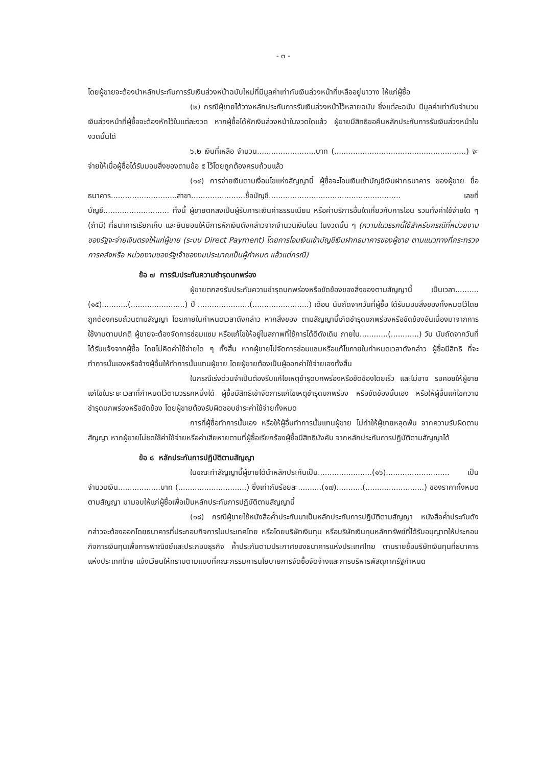- ๓ -
โดยผู้ขายจะต้องนำหลักประกันการรับเงินล่วงหน้าฉบับใหม่ที่มีมูลค่าเท่ากับเงินล่วงหน้าที่เหลืออยู่มาวาง ให้แก่ผู้ซื้อ
(๒) กรณีผู้ขายได้วางหลักประกันการรับเงินล่วงหน้าไว้หลายฉบับ ซึ่งแต่ละฉบับ มีมูลค่าเท่ากับจำนวนเงินล่วงหน้าที่ผู้ซื้อจะต้องหักไว้ในแต่ละงวด หากผู้ซื้อได้หักเงินล่วงหน้าในงวดใดแล้ว ผู้ขายมีสิทธิขอคืนหลักประกันการรับเงินล่วงหน้าในงวดนั้นได้
๖.๒ เงินที่เหลือ จำนวน.........................บาท (........................................................) จะจ่ายให้เมื่อผู้ซื้อได้รับมอบสิ่งของตามข้อ ๕ ไว้โดยถูกต้องครบถ้วนแล้ว
(๑๔) การจ่ายเงินตามเงื่อนไขแห่งสัญญานี้ ผู้ซื้อจะโอนเงินเข้าบัญชีเงินฝากธนาคาร ของผู้ขาย ชื่อธนาคาร............................สาขา.......................ชื่อบัญชี........................................................ เลขที่บัญชี............................ ทั้งนี้ ผู้ขายตกลงเป็นผู้รับภาระเงินค่าธรรมเนียม หรือค่าบริการอื่นใดเกี่ยวกับการโอน รวมทั้งค่าใช้จ่ายใด ๆ (ถ้ามี) ที่ธนาคารเรียกเก็บ และยินยอมให้มีการหักเงินดังกล่าวจากจำนวนเงินโอน ในงวดนั้น ๆ (ความในวรรคนี้ใช้สำหรับกรณีที่หน่วยงานของรัฐจะจ่ายเงินตรงให้แก่ผู้ขาย (ระบบ Direct Payment) โดยการโอนเงินเข้าบัญชีเงินฝากธนาคารของผู้ขาย ตามแนวทางที่กระทรวงการคลังหรือ หน่วยงานของรัฐเจ้าของงบประมาณเป็นผู้กำหนด แล้วแต่กรณี)
ข้อ ๗ การรับประกันความชำรุดบกพร่อง
ผู้ขายตกลงรับประกันความชำรุดบกพร่องหรือขัดข้องของสิ่งของตามสัญญานี้ เป็นเวลา..........(๑๕)...........(.......................) ปี ......................(........................) เดือน นับถัดจากวันที่ผู้ซื้อ ได้รับมอบสิ่งของทั้งหมดไว้โดยถูกต้องครบถ้วนตามสัญญา โดยภายในกำหนดเวลาดังกล่าว หากสิ่งของ ตามสัญญานี้เกิดชำรุดบกพร่องหรือขัดข้องอันเนื่องมาจากการใช้งานตามปกติ ผู้ขายจะต้องจัดการซ่อมแซม หรือแก้ไขให้อยู่ในสภาพที่ใช้การได้ดีดังเดิม ภายใน............(............) วัน นับถัดจากวันที่ได้รับแจ้งจากผู้ซื้อ โดยไม่คิดค่าใช้จ่ายใด ๆ ทั้งสิ้น หากผู้ขายไม่จัดการซ่อมแซมหรือแก้ไขภายในกำหนดเวลาดังกล่าว ผู้ซื้อมีสิทธิ ที่จะทำการนั้นเองหรือจ้างผู้อื่นให้ทำการนั้นแทนผู้ขาย โดยผู้ขายต้องเป็นผู้ออกค่าใช้จ่ายเองทั้งสิ้น
ในกรณีเร่งด่วนจำเป็นต้องรีบแก้ไขเหตุชำรุดบกพร่องหรือขัดข้องโดยเร็ว และไม่อาจ รอคอยให้ผู้ขายแก้ไขในระยะเวลาที่กำหนดไว้ตามวรรคหนึ่งได้ ผู้ซื้อมีสิทธิเข้าจัดการแก้ไขเหตุชำรุดบกพร่อง หรือขัดข้องนั้นเอง หรือให้ผู้อื่นแก้ไขความชำรุดบกพร่องหรือขัดข้อง โดยผู้ขายต้องรับผิดชอบชำระค่าใช้จ่ายทั้งหมด
การที่ผู้ซื้อทำการนั้นเอง หรือให้ผู้อื่นทำการนั้นแทนผู้ขาย ไม่ทำให้ผู้ขายหลุดพ้น จากความรับผิดตามสัญญา หากผู้ขายไม่ชดใช้ค่าใช้จ่ายหรือค่าเสียหายตามที่ผู้ซื้อเรียกร้องผู้ซื้อมีสิทธิบังคับ จากหลักประกันการปฏิบัติตามสัญญาได้
ข้อ ๘ หลักประกันการปฏิบัติตามสัญญา
ในขณะทำสัญญานี้ผู้ขายได้นำหลักประกันเป็น.......................(๑๖)........................... เป็นจำนวนเงิน..................บาท (.............................) ซึ่งเท่ากับร้อยละ..........(๑๗)...........(.........................) ของราคาทั้งหมดตามสัญญา มามอบให้แก่ผู้ซื้อเพื่อเป็นหลักประกันการปฏิบัติตามสัญญานี้
(๑๘) กรณีผู้ขายใช้หนังสือค้ำประกันมาเป็นหลักประกันการปฏิบัติตามสัญญา หนังสือค้ำประกันดังกล่าวจะต้องออกโดยธนาคารที่ประกอบกิจการในประเทศไทย หรือโดยบริษัทเงินทุน หรือบริษัทเงินทุนหลักทรัพย์ที่ได้รับอนุญาตให้ประกอบกิจการเงินทุนเพื่อการพาณิชย์และประกอบธุรกิจ ค้ำประกันตามประกาศของธนาคารแห่งประเทศไทย ตามรายชื่อบริษัทเงินทุนที่ธนาคารแห่งประเทศไทย แจ้งเวียนให้ทราบตามแบบที่คณะกรรมการนโยบายการจัดซื้อจัดจ้างและการบริหารพัสดุภาครัฐกำหนด